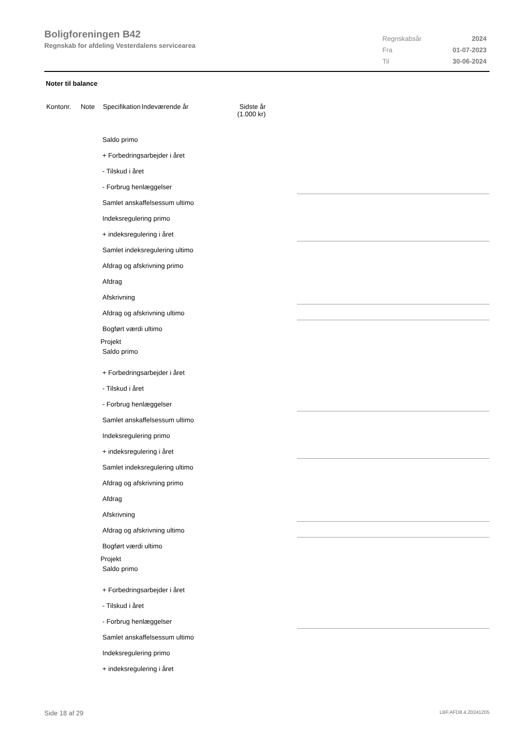Boligforeningen B42
Regnskab for afdeling Vesterdalens servicearea
| Regnskabsår | 2024 |
| Fra | 01-07-2023 |
| Til | 30-06-2024 |
Noter til balance
| Kontonr. | Note | Specifikation | Indeværende år | Sidste år (1.000 kr) |
Saldo primo
+ Forbedringsarbejder i året
- Tilskud i året
- Forbrug henlæggelser
Samlet anskaffelsessum ultimo
Indeksregulering primo
+ indeksregulering i året
Samlet indeksregulering ultimo
Afdrag og afskrivning primo
Afdrag
Afskrivning
Afdrag og afskrivning ultimo
Bogført værdi ultimo
Projekt
Saldo primo
+ Forbedringsarbejder i året
- Tilskud i året
- Forbrug henlæggelser
Samlet anskaffelsessum ultimo
Indeksregulering primo
+ indeksregulering i året
Samlet indeksregulering ultimo
Afdrag og afskrivning primo
Afdrag
Afskrivning
Afdrag og afskrivning ultimo
Bogført værdi ultimo
Projekt
Saldo primo
+ Forbedringsarbejder i året
- Tilskud i året
- Forbrug henlæggelser
Samlet anskaffelsessum ultimo
Indeksregulering primo
+ indeksregulering i året
Side 18 af 29 LBF.AFD8.4.20241205